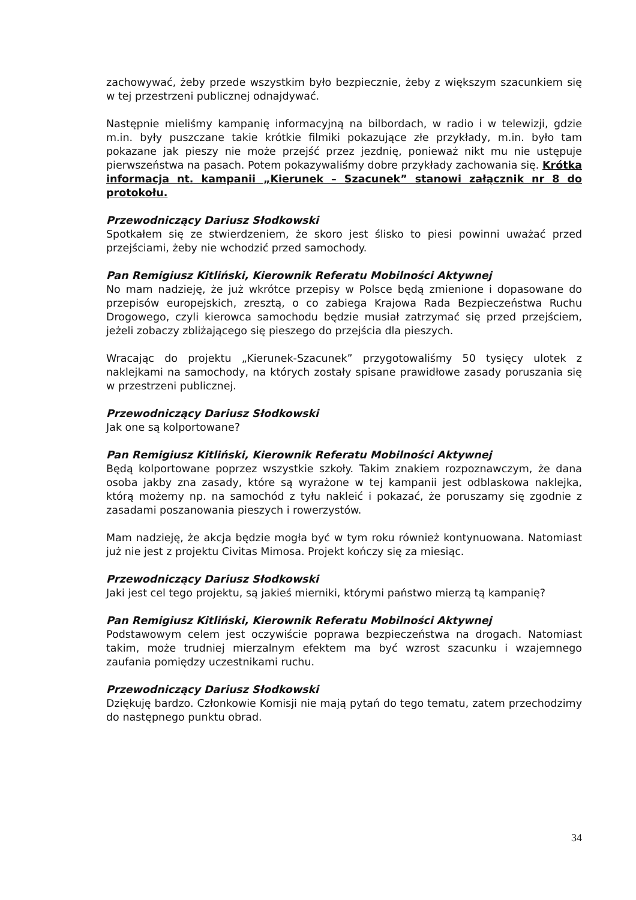zachowywać, żeby przede wszystkim było bezpiecznie, żeby z większym szacunkiem się w tej przestrzeni publicznej odnajdywać.
Następnie mieliśmy kampanię informacyjną na bilbordach, w radio i w telewizji, gdzie m.in. były puszczane takie krótkie filmiki pokazujące złe przykłady, m.in. było tam pokazane jak pieszy nie może przejść przez jezdnię, ponieważ nikt mu nie ustępuje pierwszeństwa na pasach. Potem pokazywaliśmy dobre przykłady zachowania się. Krótka informacja nt. kampanii „Kierunek – Szacunek” stanowi załącznik nr 8 do protokołu.
Przewodniczący Dariusz Słodkowski
Spotkałem się ze stwierdzeniem, że skoro jest ślisko to piesi powinni uważać przed przejściami, żeby nie wchodzić przed samochody.
Pan Remigiusz Kitliński, Kierownik Referatu Mobilności Aktywnej
No mam nadzieję, że już wkrótce przepisy w Polsce będą zmienione i dopasowane do przepisów europejskich, zresztą, o co zabiega Krajowa Rada Bezpieczeństwa Ruchu Drogowego, czyli kierowca samochodu będzie musiał zatrzymać się przed przejściem, jeżeli zobaczy zbliżającego się pieszego do przejścia dla pieszych.
Wracając do projektu „Kierunek-Szacunek” przygotowaliśmy 50 tysięcy ulotek z naklejkami na samochody, na których zostały spisane prawidłowe zasady poruszania się w przestrzeni publicznej.
Przewodniczący Dariusz Słodkowski
Jak one są kolportowane?
Pan Remigiusz Kitliński, Kierownik Referatu Mobilności Aktywnej
Będą kolportowane poprzez wszystkie szkoły. Takim znakiem rozpoznawczym, że dana osoba jakby zna zasady, które są wyrażone w tej kampanii jest odblaskowa naklejka, którą możemy np. na samochód z tyłu nakleić i pokazać, że poruszamy się zgodnie z zasadami poszanowania pieszych i rowerzystów.
Mam nadzieję, że akcja będzie mogła być w tym roku również kontynuowana. Natomiast już nie jest z projektu Civitas Mimosa. Projekt kończy się za miesiąc.
Przewodniczący Dariusz Słodkowski
Jaki jest cel tego projektu, są jakieś mierniki, którymi państwo mierzą tą kampanię?
Pan Remigiusz Kitliński, Kierownik Referatu Mobilności Aktywnej
Podstawowym celem jest oczywiście poprawa bezpieczeństwa na drogach. Natomiast takim, może trudniej mierzalnym efektem ma być wzrost szacunku i wzajemnego zaufania pomiędzy uczestnikami ruchu.
Przewodniczący Dariusz Słodkowski
Dziękuję bardzo. Członkowie Komisji nie mają pytań do tego tematu, zatem przechodzimy do następnego punktu obrad.
34